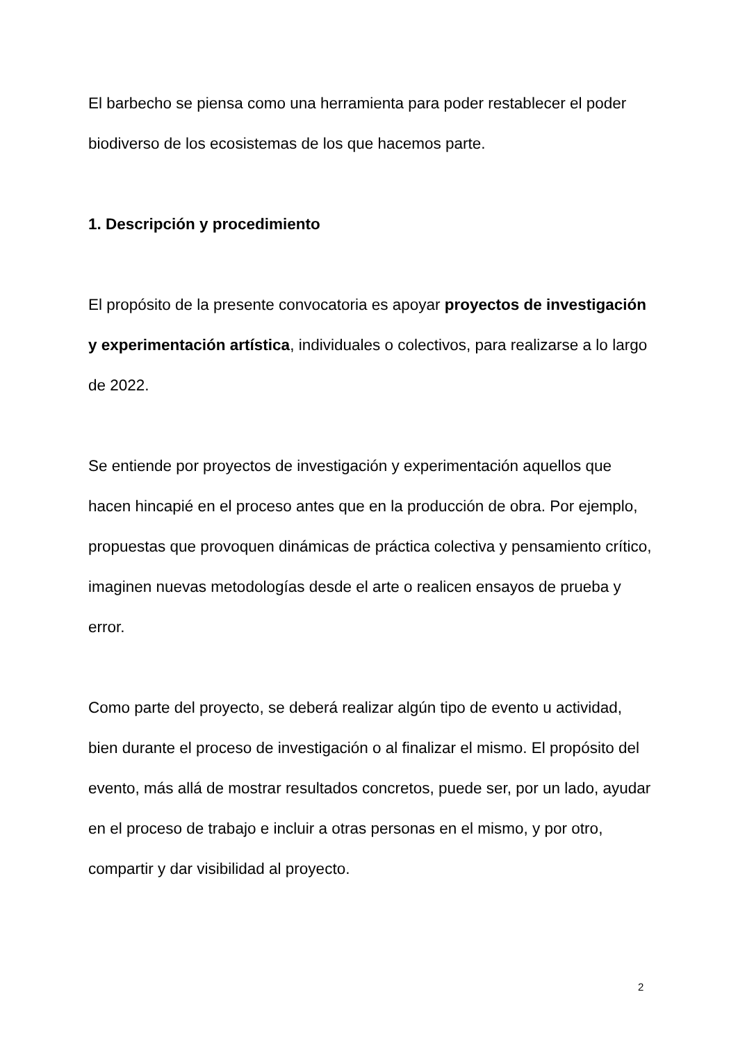El barbecho se piensa como una herramienta para poder restablecer el poder biodiverso de los ecosistemas de los que hacemos parte.
1. Descripción y procedimiento
El propósito de la presente convocatoria es apoyar proyectos de investigación y experimentación artística, individuales o colectivos, para realizarse a lo largo de 2022.
Se entiende por proyectos de investigación y experimentación aquellos que hacen hincapié en el proceso antes que en la producción de obra. Por ejemplo, propuestas que provoquen dinámicas de práctica colectiva y pensamiento crítico, imaginen nuevas metodologías desde el arte o realicen ensayos de prueba y error.
Como parte del proyecto, se deberá realizar algún tipo de evento u actividad, bien durante el proceso de investigación o al finalizar el mismo. El propósito del evento, más allá de mostrar resultados concretos, puede ser, por un lado, ayudar en el proceso de trabajo e incluir a otras personas en el mismo, y por otro, compartir y dar visibilidad al proyecto.
2